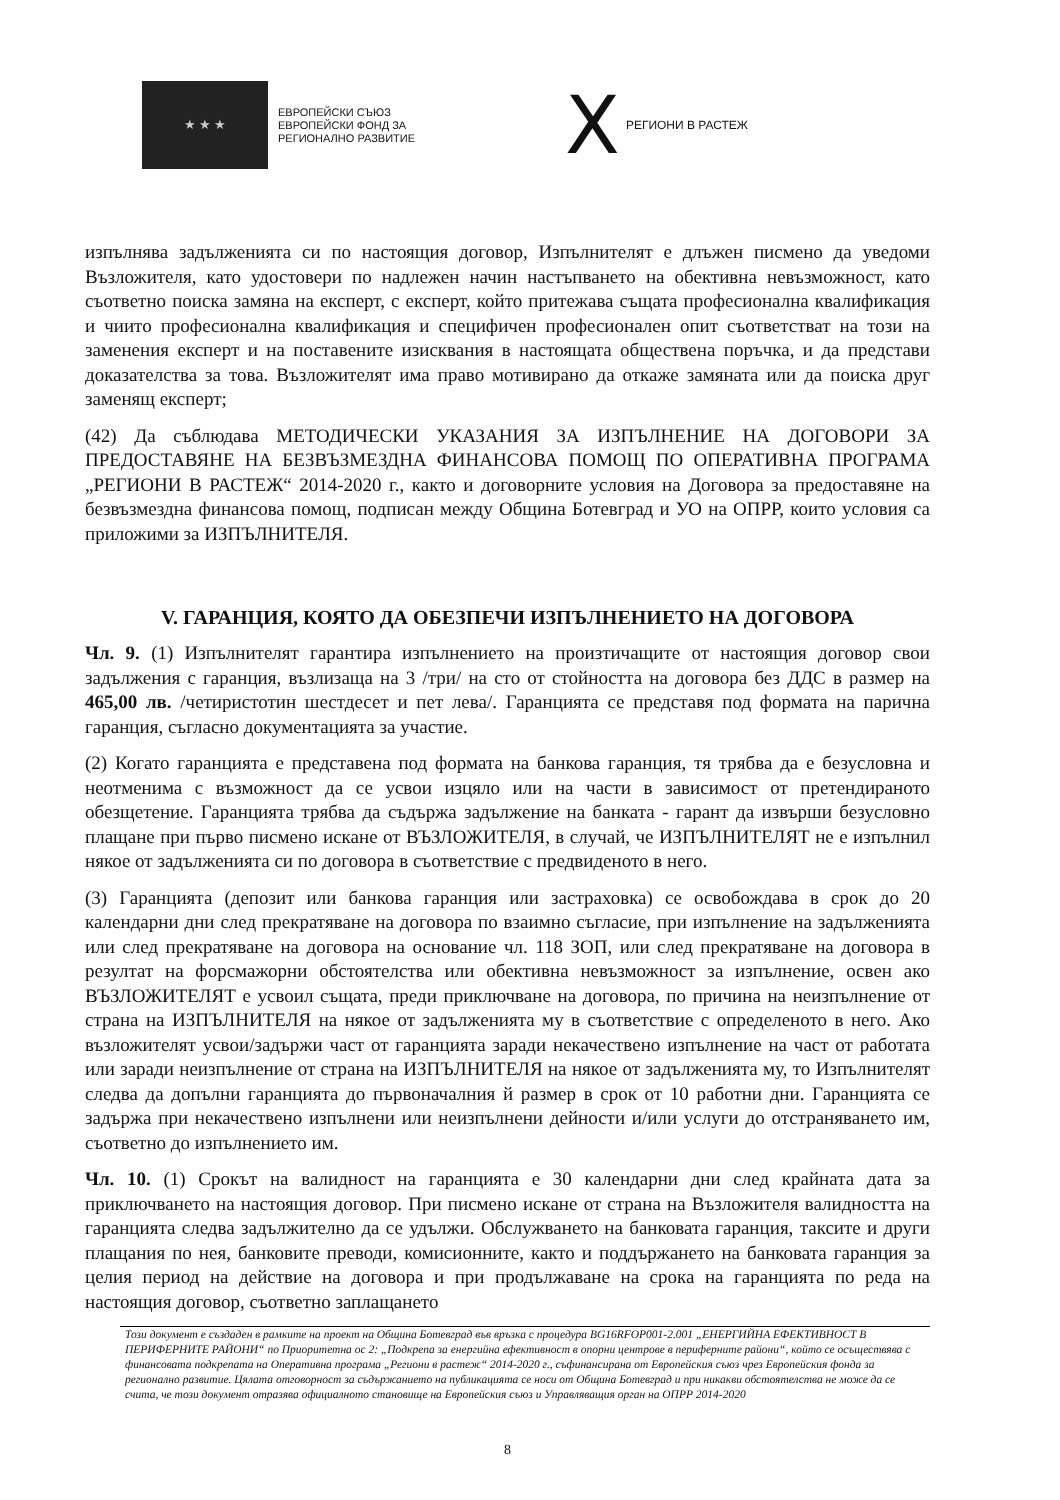★ ★ ★
ЕВРОПЕЙСКИ СЪЮЗ
ЕВРОПЕЙСКИ ФОНД ЗА
РЕГИОНАЛНО РАЗВИТИЕ
X РЕГИОНИ В РАСТЕЖ
изпълнява задълженията си по настоящия договор, Изпълнителят е длъжен писмено да уведоми Възложителя, като удостовери по надлежен начин настъпването на обективна невъзможност, като съответно поиска замяна на експерт, с експерт, който притежава същата професионална квалификация и чиито професионална квалификация и специфичен професионален опит съответстват на този на заменения експерт и на поставените изисквания в настоящата обществена поръчка, и да представи доказателства за това. Възложителят има право мотивирано да откаже замяната или да поиска друг заменящ експерт;
(42) Да съблюдава МЕТОДИЧЕСКИ УКАЗАНИЯ ЗА ИЗПЪЛНЕНИЕ НА ДОГОВОРИ ЗА ПРЕДОСТАВЯНЕ НА БЕЗВЪЗМЕЗДНА ФИНАНСОВА ПОМОЩ ПО ОПЕРАТИВНА ПРОГРАМА „РЕГИОНИ В РАСТЕЖ“ 2014-2020 г., както и договорните условия на Договора за предоставяне на безвъзмездна финансова помощ, подписан между Община Ботевград и УО на ОПРР, които условия са приложими за ИЗПЪЛНИТЕЛЯ.
V. ГАРАНЦИЯ, КОЯТО ДА ОБЕЗПЕЧИ ИЗПЪЛНЕНИЕТО НА ДОГОВОРА
Чл. 9. (1) Изпълнителят гарантира изпълнението на произтичащите от настоящия договор свои задължения с гаранция, възлизаща на 3 /три/ на сто от стойността на договора без ДДС в размер на 465,00 лв. /четиристотин шестдесет и пет лева/. Гаранцията се представя под формата на парична гаранция, съгласно документацията за участие.
(2) Когато гаранцията е представена под формата на банкова гаранция, тя трябва да е безусловна и неотменима с възможност да се усвои изцяло или на части в зависимост от претендираното обезщетение. Гаранцията трябва да съдържа задължение на банката - гарант да извърши безусловно плащане при първо писмено искане от ВЪЗЛОЖИТЕЛЯ, в случай, че ИЗПЪЛНИТЕЛЯТ не е изпълнил някое от задълженията си по договора в съответствие с предвиденото в него.
(3) Гаранцията (депозит или банкова гаранция или застраховка) се освобождава в срок до 20 календарни дни след прекратяване на договора по взаимно съгласие, при изпълнение на задълженията или след прекратяване на договора на основание чл. 118 ЗОП, или след прекратяване на договора в резултат на форсмажорни обстоятелства или обективна невъзможност за изпълнение, освен ако ВЪЗЛОЖИТЕЛЯТ е усвоил същата, преди приключване на договора, по причина на неизпълнение от страна на ИЗПЪЛНИТЕЛЯ на някое от задълженията му в съответствие с определеното в него. Ако възложителят усвои/задържи част от гаранцията заради некачествено изпълнение на част от работата или заради неизпълнение от страна на ИЗПЪЛНИТЕЛЯ на някое от задълженията му, то Изпълнителят следва да допълни гаранцията до първоначалния й размер в срок от 10 работни дни. Гаранцията се задържа при некачествено изпълнени или неизпълнени дейности и/или услуги до отстраняването им, съответно до изпълнението им.
Чл. 10. (1) Срокът на валидност на гаранцията е 30 календарни дни след крайната дата за приключването на настоящия договор. При писмено искане от страна на Възложителя валидността на гаранцията следва задължително да се удължи. Обслужването на банковата гаранция, таксите и други плащания по нея, банковите преводи, комисионните, както и поддържането на банковата гаранция за целия период на действие на договора и при продължаване на срока на гаранцията по реда на настоящия договор, съответно заплащането
Този документ е създаден в рамките на проект на Община Ботевград във връзка с процедура BG16RFOP001-2.001 „ЕНЕРГИЙНА ЕФЕКТИВНОСТ В ПЕРИФЕРНИТЕ РАЙОНИ“ по Приоритетна ос 2: „Подкрепа за енергийна ефективност в опорни центрове в периферните райони“, който се осъществява с финансовата подкрепата на Оперативна програма „Региони в растеж“ 2014-2020 г., съфинансирана от Европейския съюз чрез Европейския фонда за регионално развитие. Цялата отговорност за съдържанието на публикацията се носи от Община Ботевград и при никакви обстоятелства не може да се счита, че този документ отразява официалното становище на Европейския съюз и Управляващия орган на ОПРР 2014-2020
8